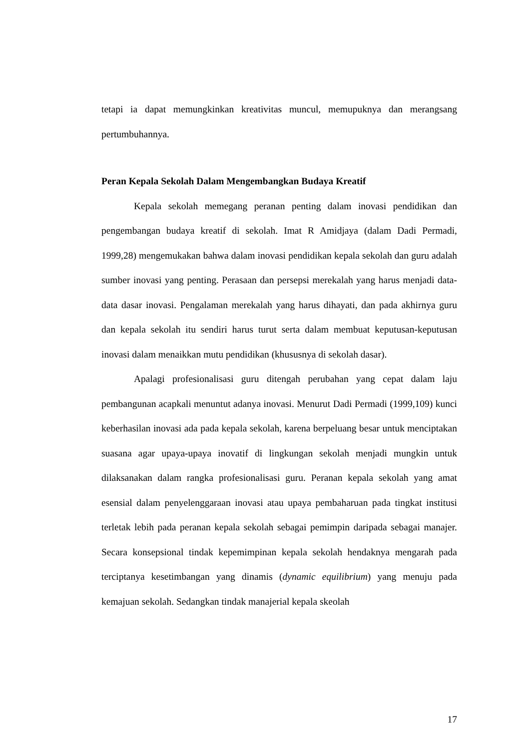tetapi ia dapat memungkinkan kreativitas muncul, memupuknya dan merangsang pertumbuhannya.
Peran Kepala Sekolah Dalam Mengembangkan Budaya Kreatif
Kepala sekolah memegang peranan penting dalam inovasi pendidikan dan pengembangan budaya kreatif di sekolah. Imat R Amidjaya (dalam Dadi Permadi, 1999,28) mengemukakan bahwa dalam inovasi pendidikan kepala sekolah dan guru adalah sumber inovasi yang penting. Perasaan dan persepsi merekalah yang harus menjadi data-data dasar inovasi. Pengalaman merekalah yang harus dihayati, dan pada akhirnya guru dan kepala sekolah itu sendiri harus turut serta dalam membuat keputusan-keputusan inovasi dalam menaikkan mutu pendidikan (khususnya di sekolah dasar).
Apalagi profesionalisasi guru ditengah perubahan yang cepat dalam laju pembangunan acapkali menuntut adanya inovasi. Menurut Dadi Permadi (1999,109) kunci keberhasilan inovasi ada pada kepala sekolah, karena berpeluang besar untuk menciptakan suasana agar upaya-upaya inovatif di lingkungan sekolah menjadi mungkin untuk dilaksanakan dalam rangka profesionalisasi guru. Peranan kepala sekolah yang amat esensial dalam penyelenggaraan inovasi atau upaya pembaharuan pada tingkat institusi terletak lebih pada peranan kepala sekolah sebagai pemimpin daripada sebagai manajer. Secara konsepsional tindak kepemimpinan kepala sekolah hendaknya mengarah pada terciptanya kesetimbangan yang dinamis (dynamic equilibrium) yang menuju pada kemajuan sekolah. Sedangkan tindak manajerial kepala skeolah
17